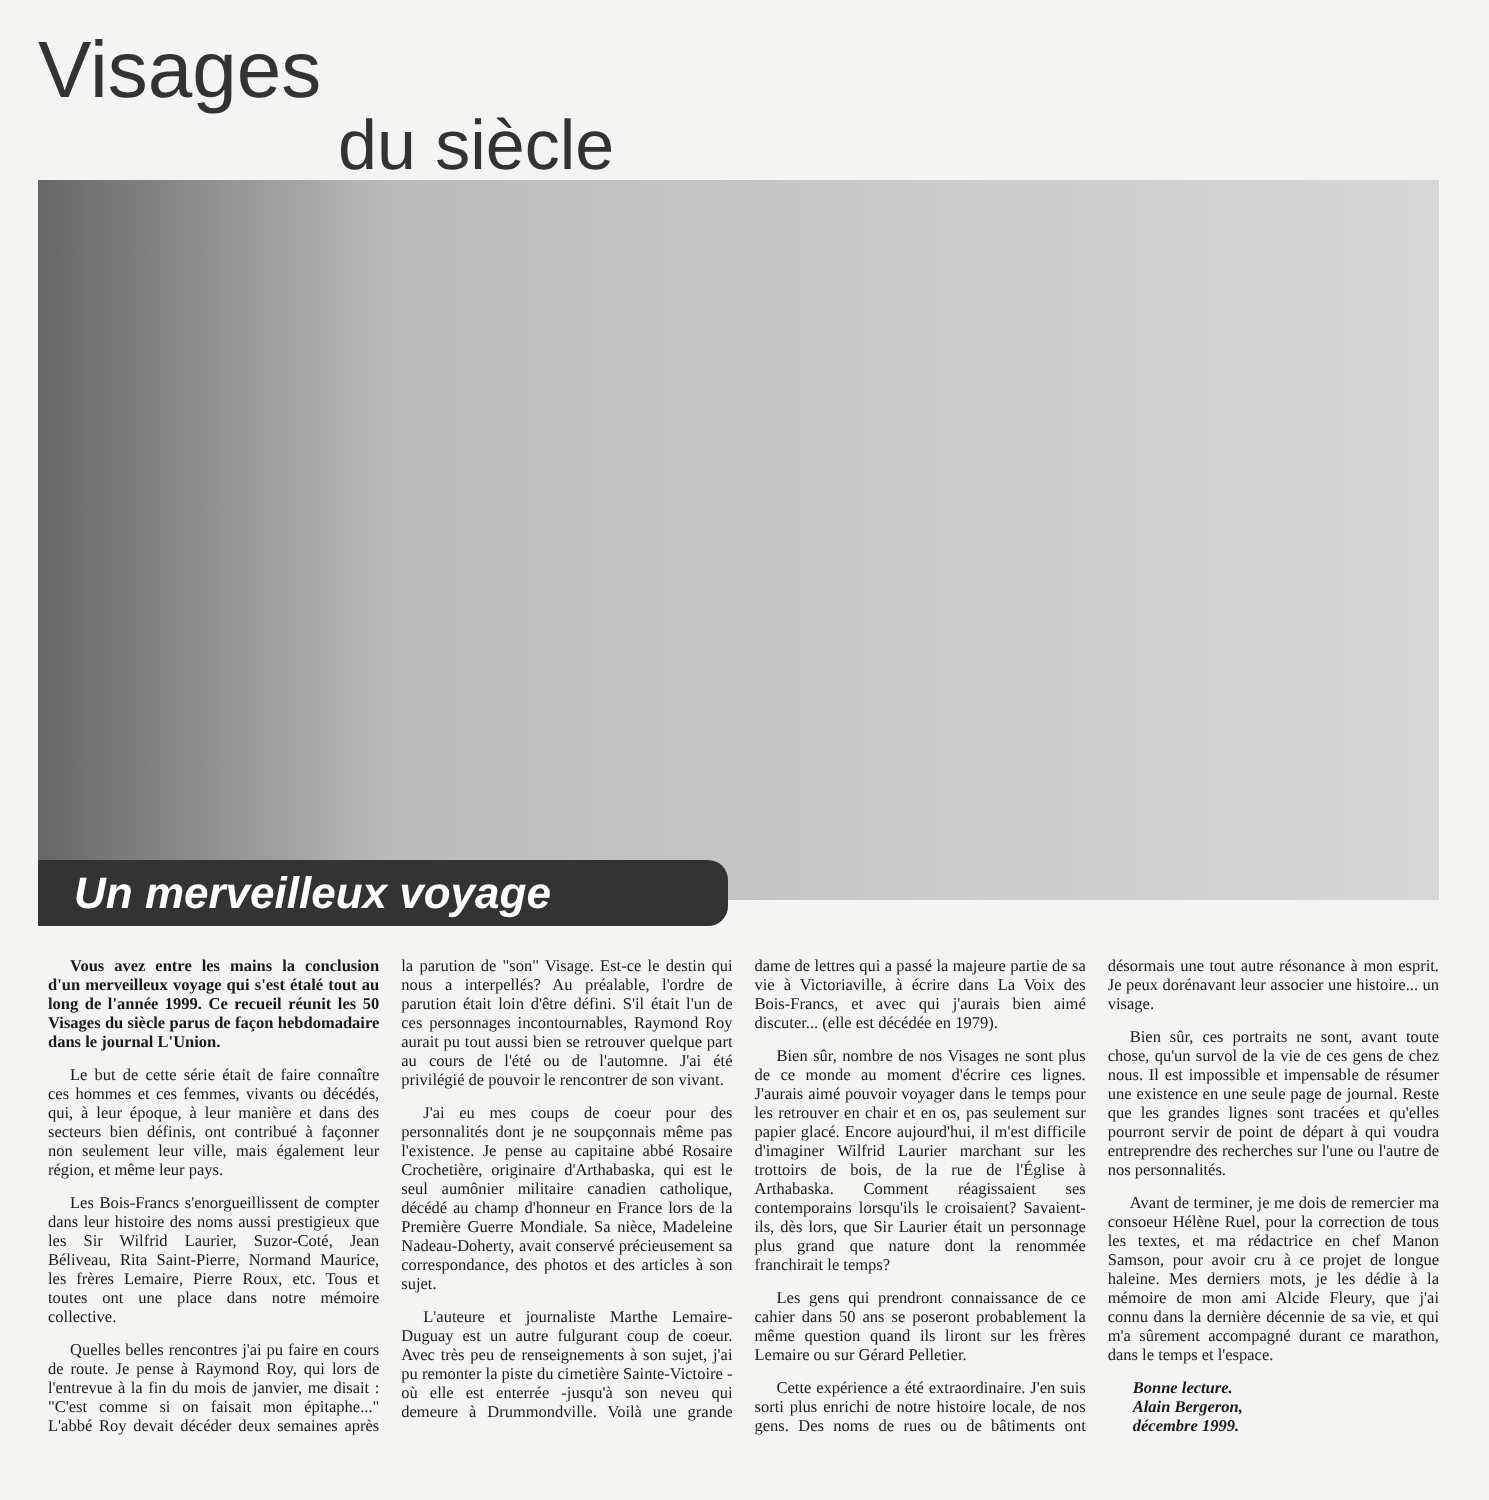Visages
du siècle
Un merveilleux voyage
Vous avez entre les mains la conclusion d'un merveilleux voyage qui s'est étalé tout au long de l'année 1999. Ce recueil réunit les 50 Visages du siècle parus de façon hebdomadaire dans le journal L'Union.
Le but de cette série était de faire connaître ces hommes et ces femmes, vivants ou décédés, qui, à leur époque, à leur manière et dans des secteurs bien définis, ont contribué à façonner non seulement leur ville, mais également leur région, et même leur pays.
Les Bois-Francs s'enorgueillissent de compter dans leur histoire des noms aussi prestigieux que les Sir Wilfrid Laurier, Suzor-Coté, Jean Béliveau, Rita Saint-Pierre, Normand Maurice, les frères Lemaire, Pierre Roux, etc. Tous et toutes ont une place dans notre mémoire collective.
Quelles belles rencontres j'ai pu faire en cours de route. Je pense à Raymond Roy, qui lors de l'entrevue à la fin du mois de janvier, me disait : "C'est comme si on faisait mon épitaphe..." L'abbé Roy devait décéder deux semaines après la parution de "son" Visage. Est-ce le destin qui nous a interpellés? Au préalable, l'ordre de parution était loin d'être défini. S'il était l'un de ces personnages incontournables, Raymond Roy aurait pu tout aussi bien se retrouver quelque part au cours de l'été ou de l'automne. J'ai été privilégié de pouvoir le rencontrer de son vivant.
J'ai eu mes coups de coeur pour des personnalités dont je ne soupçonnais même pas l'existence. Je pense au capitaine abbé Rosaire Crochetière, originaire d'Arthabaska, qui est le seul aumônier militaire canadien catholique, décédé au champ d'honneur en France lors de la Première Guerre Mondiale. Sa nièce, Madeleine Nadeau-Doherty, avait conservé précieusement sa correspondance, des photos et des articles à son sujet.
L'auteure et journaliste Marthe Lemaire-Duguay est un autre fulgurant coup de coeur. Avec très peu de renseignements à son sujet, j'ai pu remonter la piste du cimetière Sainte-Victoire - où elle est enterrée -jusqu'à son neveu qui demeure à Drummondville. Voilà une grande dame de lettres qui a passé la majeure partie de sa vie à Victoriaville, à écrire dans La Voix des Bois-Francs, et avec qui j'aurais bien aimé discuter... (elle est décédée en 1979).
Bien sûr, nombre de nos Visages ne sont plus de ce monde au moment d'écrire ces lignes. J'aurais aimé pouvoir voyager dans le temps pour les retrouver en chair et en os, pas seulement sur papier glacé. Encore aujourd'hui, il m'est difficile d'imaginer Wilfrid Laurier marchant sur les trottoirs de bois, de la rue de l'Église à Arthabaska. Comment réagissaient ses contemporains lorsqu'ils le croisaient? Savaient-ils, dès lors, que Sir Laurier était un personnage plus grand que nature dont la renommée franchirait le temps?
Les gens qui prendront connaissance de ce cahier dans 50 ans se poseront probablement la même question quand ils liront sur les frères Lemaire ou sur Gérard Pelletier.
Cette expérience a été extraordinaire. J'en suis sorti plus enrichi de notre histoire locale, de nos gens. Des noms de rues ou de bâtiments ont désormais une tout autre résonance à mon esprit. Je peux dorénavant leur associer une histoire... un visage.
Bien sûr, ces portraits ne sont, avant toute chose, qu'un survol de la vie de ces gens de chez nous. Il est impossible et impensable de résumer une existence en une seule page de journal. Reste que les grandes lignes sont tracées et qu'elles pourront servir de point de départ à qui voudra entreprendre des recherches sur l'une ou l'autre de nos personnalités.
Avant de terminer, je me dois de remercier ma consoeur Hélène Ruel, pour la correction de tous les textes, et ma rédactrice en chef Manon Samson, pour avoir cru à ce projet de longue haleine. Mes derniers mots, je les dédie à la mémoire de mon ami Alcide Fleury, que j'ai connu dans la dernière décennie de sa vie, et qui m'a sûrement accompagné durant ce marathon, dans le temps et l'espace.
Bonne lecture.
Alain Bergeron,
décembre 1999.